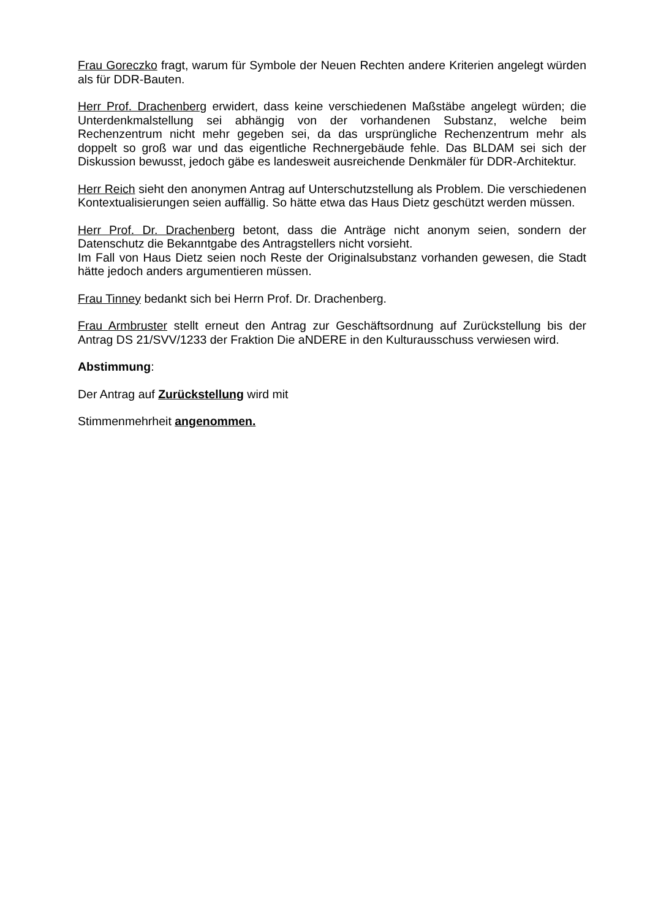Frau Goreczko fragt, warum für Symbole der Neuen Rechten andere Kriterien angelegt würden als für DDR-Bauten.
Herr Prof. Drachenberg erwidert, dass keine verschiedenen Maßstäbe angelegt würden; die Unterdenkmalstellung sei abhängig von der vorhandenen Substanz, welche beim Rechenzentrum nicht mehr gegeben sei, da das ursprüngliche Rechenzentrum mehr als doppelt so groß war und das eigentliche Rechnergebäude fehle. Das BLDAM sei sich der Diskussion bewusst, jedoch gäbe es landesweit ausreichende Denkmäler für DDR-Architektur.
Herr Reich sieht den anonymen Antrag auf Unterschutzstellung als Problem. Die verschiedenen Kontextualisierungen seien auffällig. So hätte etwa das Haus Dietz geschützt werden müssen.
Herr Prof. Dr. Drachenberg betont, dass die Anträge nicht anonym seien, sondern der Datenschutz die Bekanntgabe des Antragstellers nicht vorsieht.
Im Fall von Haus Dietz seien noch Reste der Originalsubstanz vorhanden gewesen, die Stadt hätte jedoch anders argumentieren müssen.
Frau Tinney bedankt sich bei Herrn Prof. Dr. Drachenberg.
Frau Armbruster stellt erneut den Antrag zur Geschäftsordnung auf Zurückstellung bis der Antrag DS 21/SVV/1233 der Fraktion Die aNDERE in den Kulturausschuss verwiesen wird.
Abstimmung:
Der Antrag auf Zurückstellung wird mit
Stimmenmehrheit angenommen.